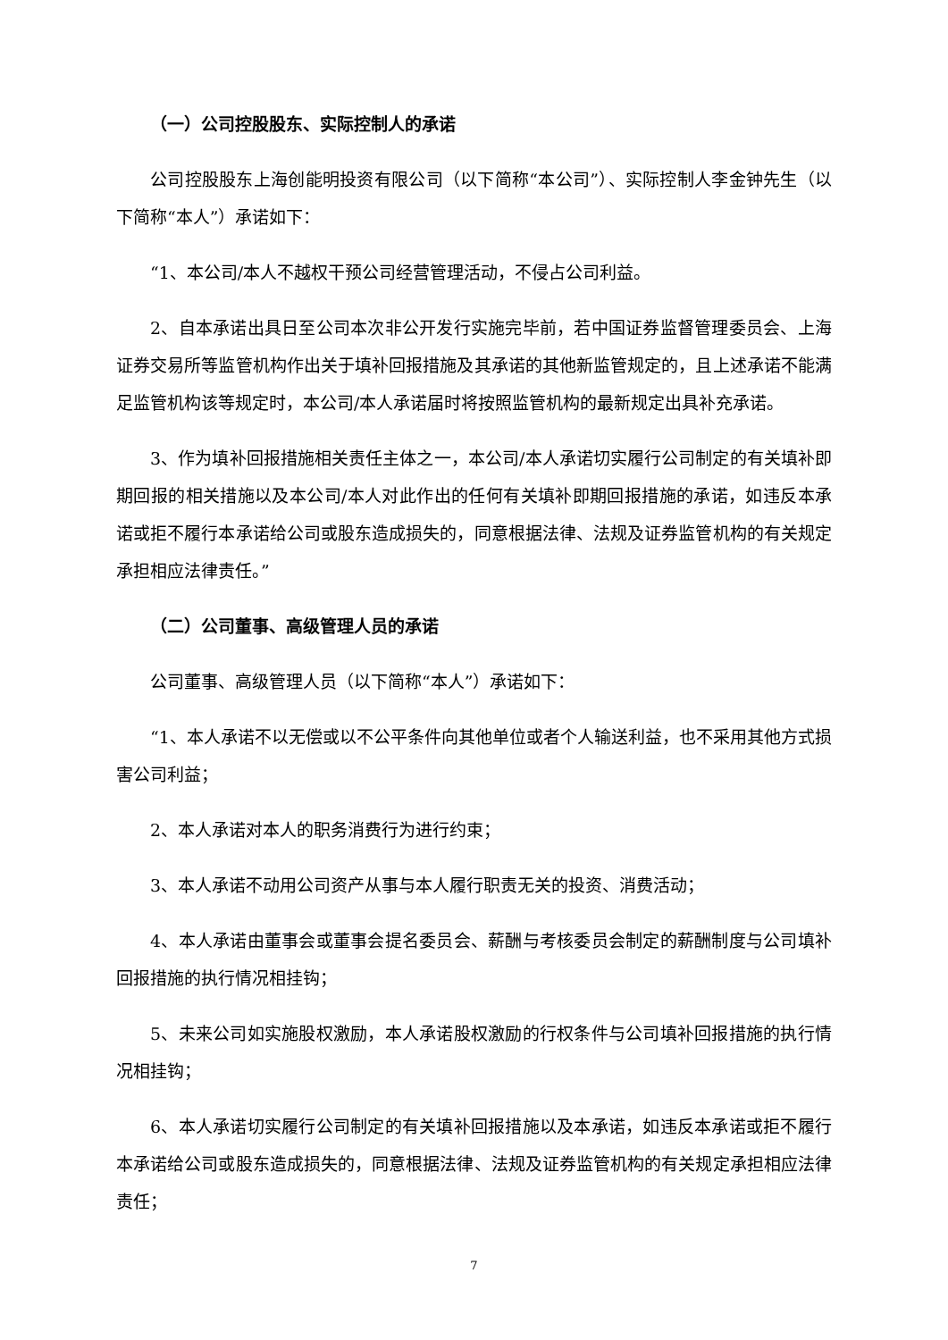（一）公司控股股东、实际控制人的承诺
公司控股股东上海创能明投资有限公司（以下简称“本公司”）、实际控制人李金钟先生（以下简称“本人”）承诺如下：
“1、本公司/本人不越权干预公司经营管理活动，不侵占公司利益。
2、自本承诺出具日至公司本次非公开发行实施完毕前，若中国证券监督管理委员会、上海证券交易所等监管机构作出关于填补回报措施及其承诺的其他新监管规定的，且上述承诺不能满足监管机构该等规定时，本公司/本人承诺届时将按照监管机构的最新规定出具补充承诺。
3、作为填补回报措施相关责任主体之一，本公司/本人承诺切实履行公司制定的有关填补即期回报的相关措施以及本公司/本人对此作出的任何有关填补即期回报措施的承诺，如违反本承诺或拒不履行本承诺给公司或股东造成损失的，同意根据法律、法规及证券监管机构的有关规定承担相应法律责任。”
（二）公司董事、高级管理人员的承诺
公司董事、高级管理人员（以下简称“本人”）承诺如下：
“1、本人承诺不以无偿或以不公平条件向其他单位或者个人输送利益，也不采用其他方式损害公司利益；
2、本人承诺对本人的职务消费行为进行约束；
3、本人承诺不动用公司资产从事与本人履行职责无关的投资、消费活动；
4、本人承诺由董事会或董事会提名委员会、薪酬与考核委员会制定的薪酬制度与公司填补回报措施的执行情况相挂钩；
5、未来公司如实施股权激励，本人承诺股权激励的行权条件与公司填补回报措施的执行情况相挂钩；
6、本人承诺切实履行公司制定的有关填补回报措施以及本承诺，如违反本承诺或拒不履行本承诺给公司或股东造成损失的，同意根据法律、法规及证券监管机构的有关规定承担相应法律责任；
7